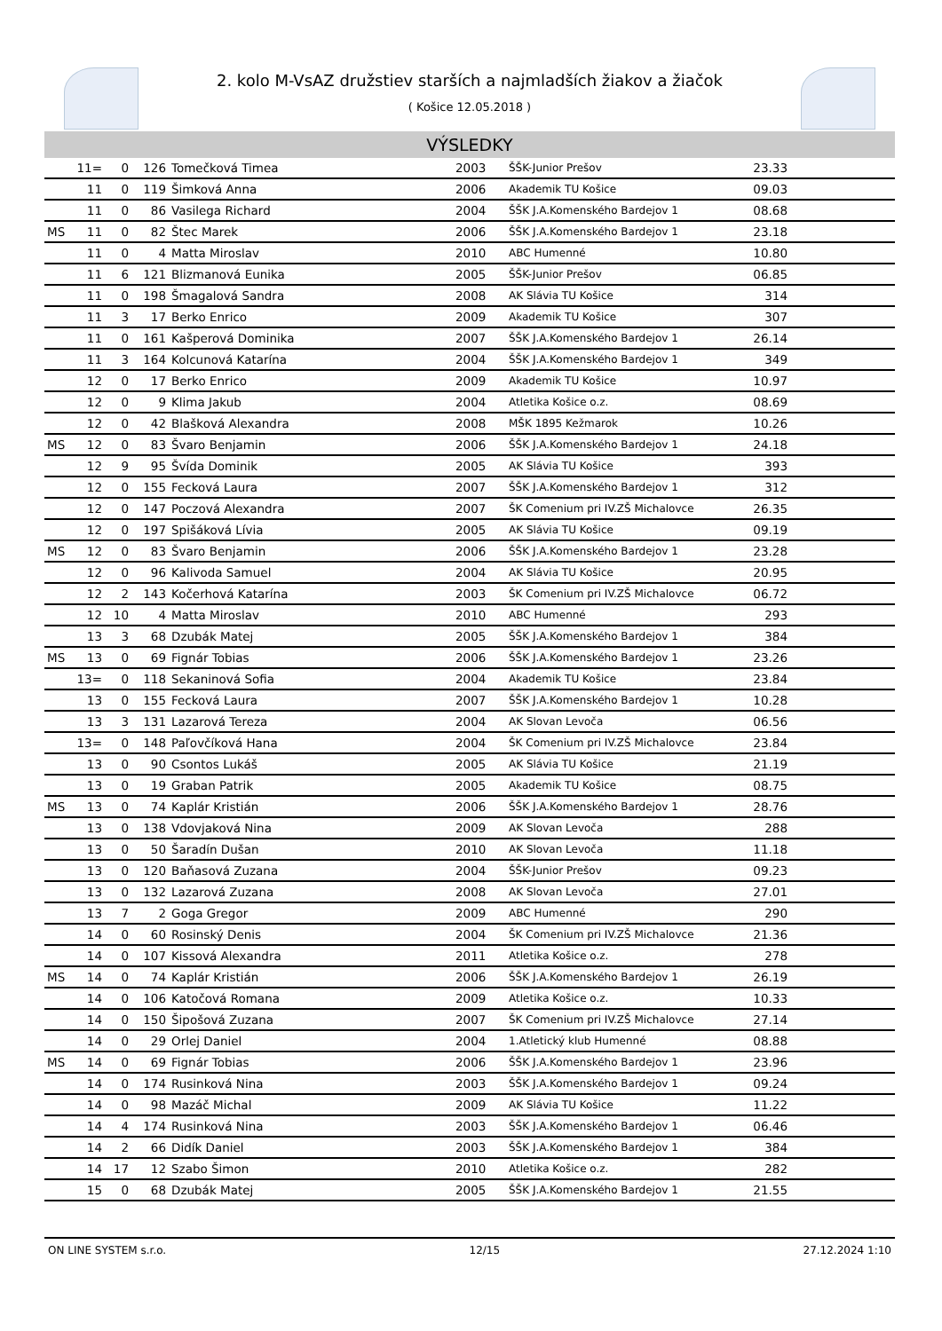2. kolo M-VsAZ družstiev starších a najmladších žiakov a žiačok
( Košice 12.05.2018 )
VÝSLEDKY
| | 11= | 0 | 126 | Tomečková Timea | 2003 | ŠŠK-Junior Prešov | 23.33 | |
| | 11 | 0 | 119 | Šimková Anna | 2006 | Akademik TU Košice | 09.03 | |
| | 11 | 0 | 86 | Vasilega Richard | 2004 | ŠŠK J.A.Komenského Bardejov 1 | 08.68 | |
| MS | 11 | 0 | 82 | Štec Marek | 2006 | ŠŠK J.A.Komenského Bardejov 1 | 23.18 | |
| | 11 | 0 | 4 | Matta Miroslav | 2010 | ABC Humenné | 10.80 | |
| | 11 | 6 | 121 | Blizmanová Eunika | 2005 | ŠŠK-Junior Prešov | 06.85 | |
| | 11 | 0 | 198 | Šmagalová Sandra | 2008 | AK Slávia TU Košice | 314 | |
| | 11 | 3 | 17 | Berko Enrico | 2009 | Akademik TU Košice | 307 | |
| | 11 | 0 | 161 | Kašperová Dominika | 2007 | ŠŠK J.A.Komenského Bardejov 1 | 26.14 | |
| | 11 | 3 | 164 | Kolcunová Katarína | 2004 | ŠŠK J.A.Komenského Bardejov 1 | 349 | |
| | 12 | 0 | 17 | Berko Enrico | 2009 | Akademik TU Košice | 10.97 | |
| | 12 | 0 | 9 | Klima Jakub | 2004 | Atletika Košice o.z. | 08.69 | |
| | 12 | 0 | 42 | Blašková Alexandra | 2008 | MŠK 1895 Kežmarok | 10.26 | |
| MS | 12 | 0 | 83 | Švaro Benjamin | 2006 | ŠŠK J.A.Komenského Bardejov 1 | 24.18 | |
| | 12 | 9 | 95 | Švída Dominik | 2005 | AK Slávia TU Košice | 393 | |
| | 12 | 0 | 155 | Fecková Laura | 2007 | ŠŠK J.A.Komenského Bardejov 1 | 312 | |
| | 12 | 0 | 147 | Poczová Alexandra | 2007 | ŠK Comenium pri IV.ZŠ Michalovce | 26.35 | |
| | 12 | 0 | 197 | Spišáková Lívia | 2005 | AK Slávia TU Košice | 09.19 | |
| MS | 12 | 0 | 83 | Švaro Benjamin | 2006 | ŠŠK J.A.Komenského Bardejov 1 | 23.28 | |
| | 12 | 0 | 96 | Kalivoda Samuel | 2004 | AK Slávia TU Košice | 20.95 | |
| | 12 | 2 | 143 | Kočerhová Katarína | 2003 | ŠK Comenium pri IV.ZŠ Michalovce | 06.72 | |
| | 12 | 10 | 4 | Matta Miroslav | 2010 | ABC Humenné | 293 | |
| | 13 | 3 | 68 | Dzubák Matej | 2005 | ŠŠK J.A.Komenského Bardejov 1 | 384 | |
| MS | 13 | 0 | 69 | Fignár Tobias | 2006 | ŠŠK J.A.Komenského Bardejov 1 | 23.26 | |
| | 13= | 0 | 118 | Sekaninová Sofia | 2004 | Akademik TU Košice | 23.84 | |
| | 13 | 0 | 155 | Fecková Laura | 2007 | ŠŠK J.A.Komenského Bardejov 1 | 10.28 | |
| | 13 | 3 | 131 | Lazarová Tereza | 2004 | AK Slovan Levoča | 06.56 | |
| | 13= | 0 | 148 | Paľovčíková Hana | 2004 | ŠK Comenium pri IV.ZŠ Michalovce | 23.84 | |
| | 13 | 0 | 90 | Csontos Lukáš | 2005 | AK Slávia TU Košice | 21.19 | |
| | 13 | 0 | 19 | Graban Patrik | 2005 | Akademik TU Košice | 08.75 | |
| MS | 13 | 0 | 74 | Kaplár Kristián | 2006 | ŠŠK J.A.Komenského Bardejov 1 | 28.76 | |
| | 13 | 0 | 138 | Vdovjaková Nina | 2009 | AK Slovan Levoča | 288 | |
| | 13 | 0 | 50 | Šaradín Dušan | 2010 | AK Slovan Levoča | 11.18 | |
| | 13 | 0 | 120 | Baňasová Zuzana | 2004 | ŠŠK-Junior Prešov | 09.23 | |
| | 13 | 0 | 132 | Lazarová Zuzana | 2008 | AK Slovan Levoča | 27.01 | |
| | 13 | 7 | 2 | Goga Gregor | 2009 | ABC Humenné | 290 | |
| | 14 | 0 | 60 | Rosinský Denis | 2004 | ŠK Comenium pri IV.ZŠ Michalovce | 21.36 | |
| | 14 | 0 | 107 | Kissová Alexandra | 2011 | Atletika Košice o.z. | 278 | |
| MS | 14 | 0 | 74 | Kaplár Kristián | 2006 | ŠŠK J.A.Komenského Bardejov 1 | 26.19 | |
| | 14 | 0 | 106 | Katočová Romana | 2009 | Atletika Košice o.z. | 10.33 | |
| | 14 | 0 | 150 | Šipošová Zuzana | 2007 | ŠK Comenium pri IV.ZŠ Michalovce | 27.14 | |
| | 14 | 0 | 29 | Orlej Daniel | 2004 | 1.Atletický klub Humenné | 08.88 | |
| MS | 14 | 0 | 69 | Fignár Tobias | 2006 | ŠŠK J.A.Komenského Bardejov 1 | 23.96 | |
| | 14 | 0 | 174 | Rusinková Nina | 2003 | ŠŠK J.A.Komenského Bardejov 1 | 09.24 | |
| | 14 | 0 | 98 | Mazáč Michal | 2009 | AK Slávia TU Košice | 11.22 | |
| | 14 | 4 | 174 | Rusinková Nina | 2003 | ŠŠK J.A.Komenského Bardejov 1 | 06.46 | |
| | 14 | 2 | 66 | Didík Daniel | 2003 | ŠŠK J.A.Komenského Bardejov 1 | 384 | |
| | 14 | 17 | 12 | Szabo Šimon | 2010 | Atletika Košice o.z. | 282 | |
| | 15 | 0 | 68 | Dzubák Matej | 2005 | ŠŠK J.A.Komenského Bardejov 1 | 21.55 | |
ON LINE SYSTEM s.r.o. 12/15 27.12.2024 1:10